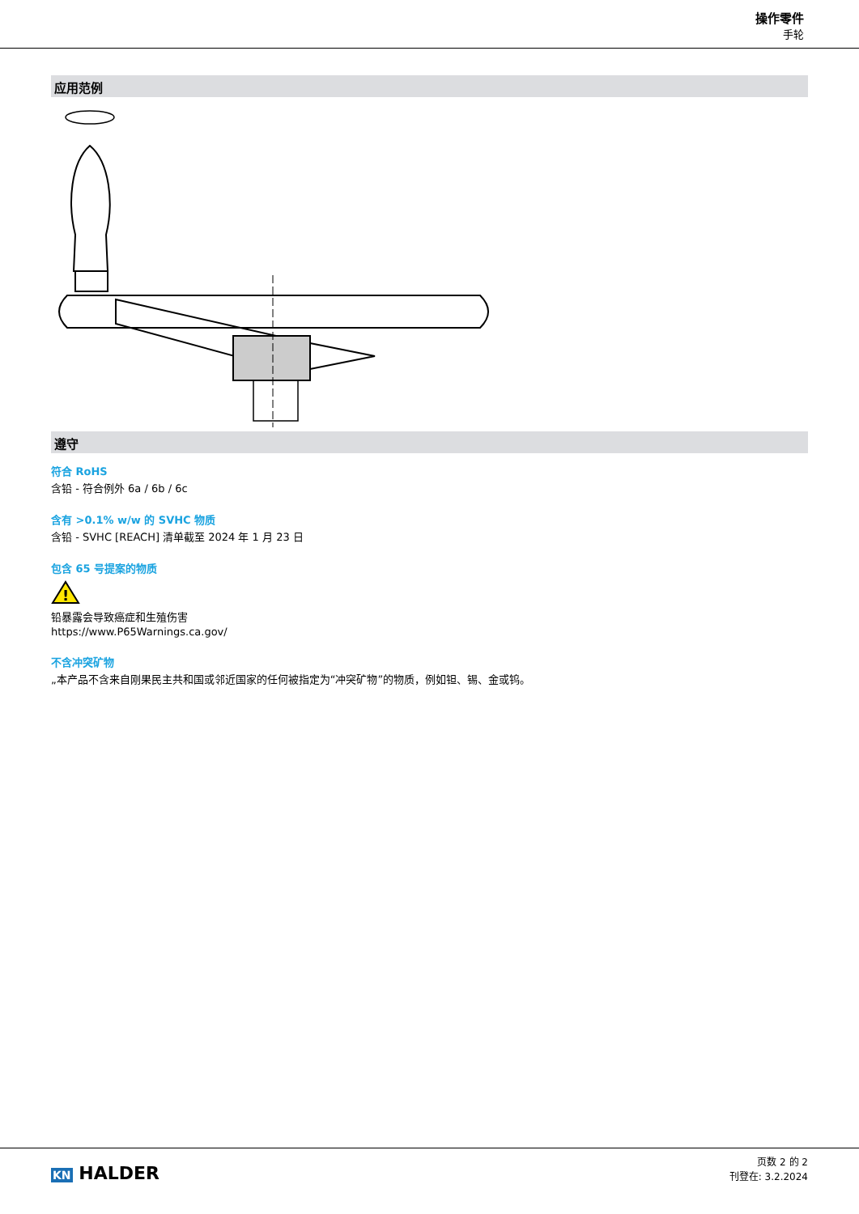操作零件
手轮
应用范例
遵守
符合 RoHS
含铅 - 符合例外 6a / 6b / 6c
含有 >0.1% w/w 的 SVHC 物质
含铅 - SVHC [REACH] 清单截至 2024 年 1 月 23 日
包含 65 号提案的物质
!
铅暴露会导致癌症和生殖伤害
https://www.P65Warnings.ca.gov/
不含冲突矿物
„本产品不含来自刚果民主共和国或邻近国家的任何被指定为“冲突矿物”的物质，例如钽、锡、金或钨。
KN HALDER
页数 2 的 2
刊登在: 3.2.2024